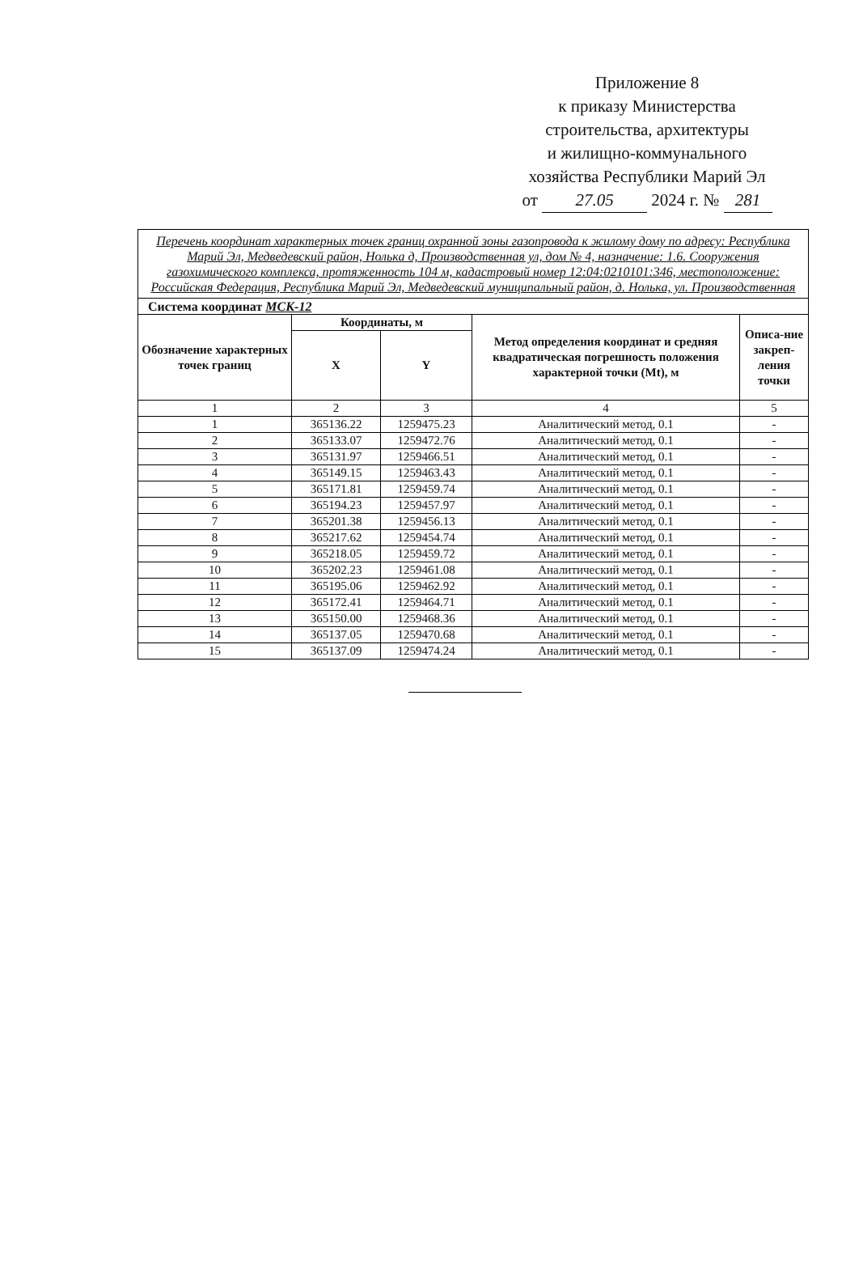Приложение 8
к приказу Министерства
строительства, архитектуры
и жилищно-коммунального
хозяйства Республики Марий Эл
от 27.05 2024 г. № 281
| Перечень координат характерных точек границ охранной зоны газопровода к жилому дому по адресу: Республика Марий Эл, Медведевский район, Нолька д, Производственная ул, дом № 4, назначение: 1.6. Сооружения газохимического комплекса, протяженность 104 м, кадастровый номер 12:04:0210101:346, местоположение: Российская Федерация, Республика Марий Эл, Медведевский муниципальный район, д. Нолька, ул. Производственная | | | | |
| Система координат МСК-12 | | | | |
| Обозначение характерных точек границ | Координаты, м | | Метод определения координат и средняя квадратическая погрешность положения характерной точки (Mt), м | Описа-ние закреп-ления точки |
| | X | Y | | |
| 1 | 2 | 3 | 4 | 5 |
| 1 | 365136.22 | 1259475.23 | Аналитический метод, 0.1 | - |
| 2 | 365133.07 | 1259472.76 | Аналитический метод, 0.1 | - |
| 3 | 365131.97 | 1259466.51 | Аналитический метод, 0.1 | - |
| 4 | 365149.15 | 1259463.43 | Аналитический метод, 0.1 | - |
| 5 | 365171.81 | 1259459.74 | Аналитический метод, 0.1 | - |
| 6 | 365194.23 | 1259457.97 | Аналитический метод, 0.1 | - |
| 7 | 365201.38 | 1259456.13 | Аналитический метод, 0.1 | - |
| 8 | 365217.62 | 1259454.74 | Аналитический метод, 0.1 | - |
| 9 | 365218.05 | 1259459.72 | Аналитический метод, 0.1 | - |
| 10 | 365202.23 | 1259461.08 | Аналитический метод, 0.1 | - |
| 11 | 365195.06 | 1259462.92 | Аналитический метод, 0.1 | - |
| 12 | 365172.41 | 1259464.71 | Аналитический метод, 0.1 | - |
| 13 | 365150.00 | 1259468.36 | Аналитический метод, 0.1 | - |
| 14 | 365137.05 | 1259470.68 | Аналитический метод, 0.1 | - |
| 15 | 365137.09 | 1259474.24 | Аналитический метод, 0.1 | - |